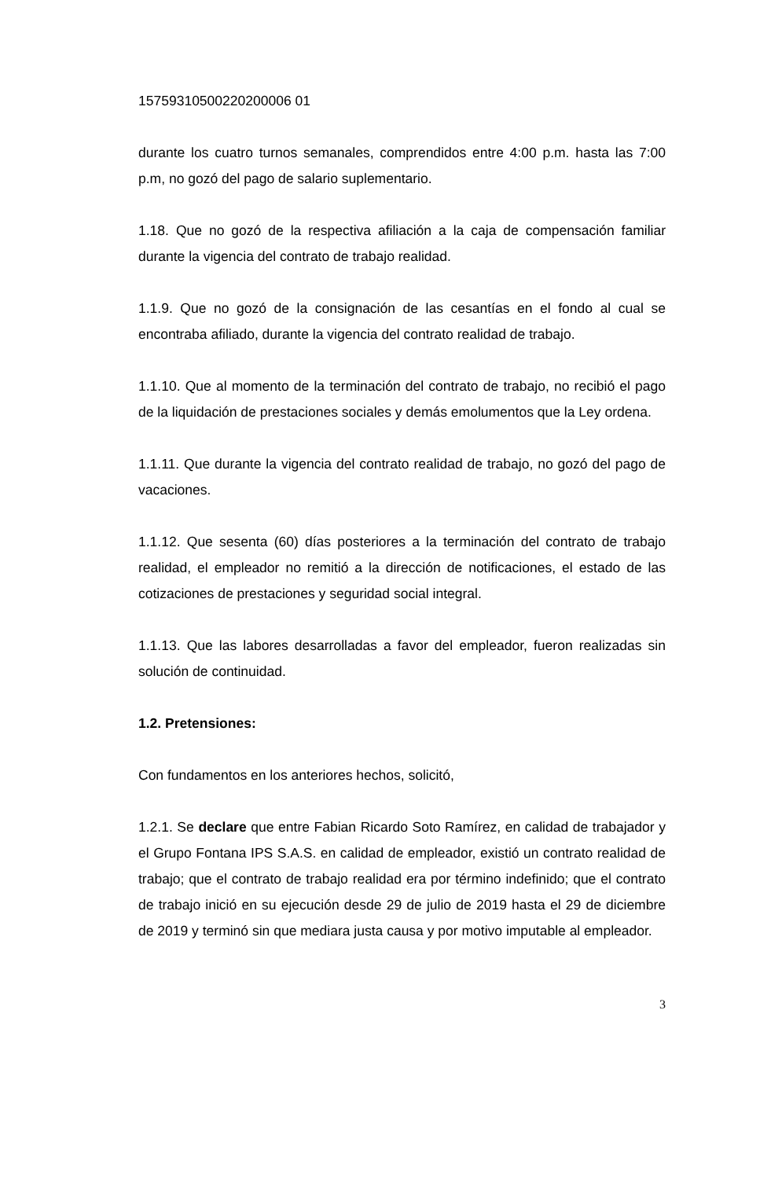15759310500220200006 01
durante los cuatro turnos semanales, comprendidos entre 4:00 p.m. hasta las 7:00 p.m, no gozó del pago de salario suplementario.
1.18. Que no gozó de la respectiva afiliación a la caja de compensación familiar durante la vigencia del contrato de trabajo realidad.
1.1.9. Que no gozó de la consignación de las cesantías en el fondo al cual se encontraba afiliado, durante la vigencia del contrato realidad de trabajo.
1.1.10. Que al momento de la terminación del contrato de trabajo, no recibió el pago de la liquidación de prestaciones sociales y demás emolumentos que la Ley ordena.
1.1.11. Que durante la vigencia del contrato realidad de trabajo, no gozó del pago de vacaciones.
1.1.12. Que sesenta (60) días posteriores a la terminación del contrato de trabajo realidad, el empleador no remitió a la dirección de notificaciones, el estado de las cotizaciones de prestaciones y seguridad social integral.
1.1.13. Que las labores desarrolladas a favor del empleador, fueron realizadas sin solución de continuidad.
1.2. Pretensiones:
Con fundamentos en los anteriores hechos, solicitó,
1.2.1. Se declare que entre Fabian Ricardo Soto Ramírez, en calidad de trabajador y el Grupo Fontana IPS S.A.S. en calidad de empleador, existió un contrato realidad de trabajo; que el contrato de trabajo realidad era por término indefinido; que el contrato de trabajo inició en su ejecución desde 29 de julio de 2019 hasta el 29 de diciembre de 2019 y terminó sin que mediara justa causa y por motivo imputable al empleador.
3